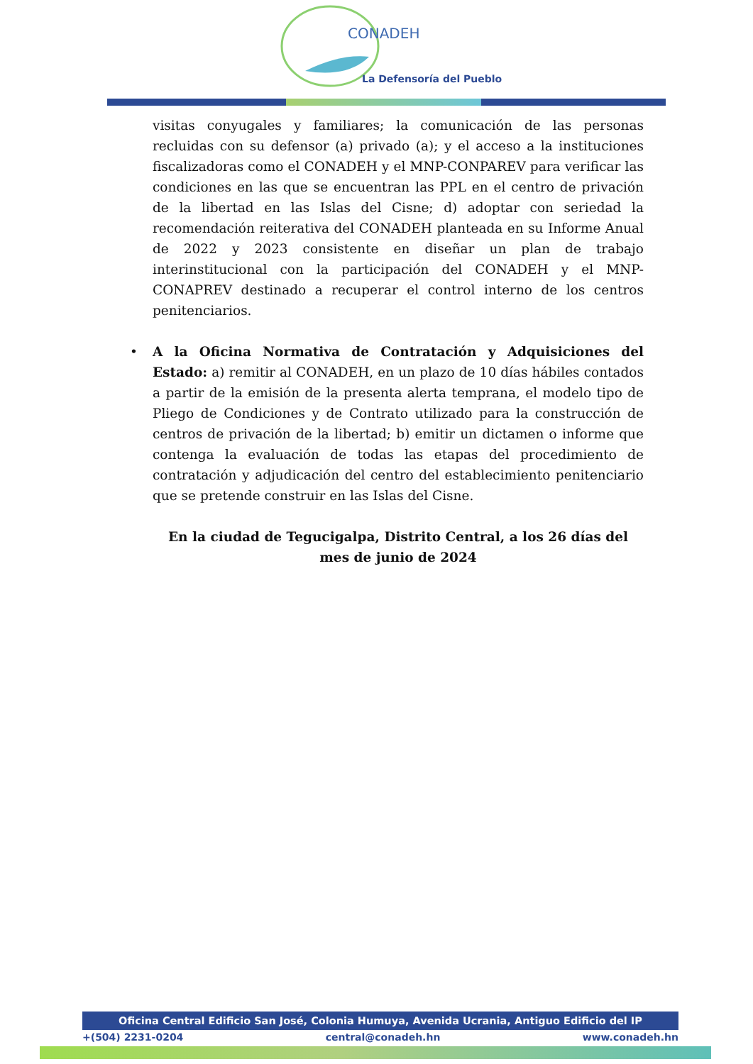CONADEH
La Defensoría del Pueblo
visitas conyugales y familiares; la comunicación de las personas recluidas con su defensor (a) privado (a); y el acceso a la instituciones fiscalizadoras como el CONADEH y el MNP-CONPAREV para verificar las condiciones en las que se encuentran las PPL en el centro de privación de la libertad en las Islas del Cisne; d) adoptar con seriedad la recomendación reiterativa del CONADEH planteada en su Informe Anual de 2022 y 2023 consistente en diseñar un plan de trabajo interinstitucional con la participación del CONADEH y el MNP-CONAPREV destinado a recuperar el control interno de los centros penitenciarios.
• A la Oficina Normativa de Contratación y Adquisiciones del Estado: a) remitir al CONADEH, en un plazo de 10 días hábiles contados a partir de la emisión de la presenta alerta temprana, el modelo tipo de Pliego de Condiciones y de Contrato utilizado para la construcción de centros de privación de la libertad; b) emitir un dictamen o informe que contenga la evaluación de todas las etapas del procedimiento de contratación y adjudicación del centro del establecimiento penitenciario que se pretende construir en las Islas del Cisne.
En la ciudad de Tegucigalpa, Distrito Central, a los 26 días del mes de junio de 2024
Oficina Central Edificio San José, Colonia Humuya, Avenida Ucrania, Antiguo Edificio del IP
+(504) 2231-0204 central@conadeh.hn www.conadeh.hn